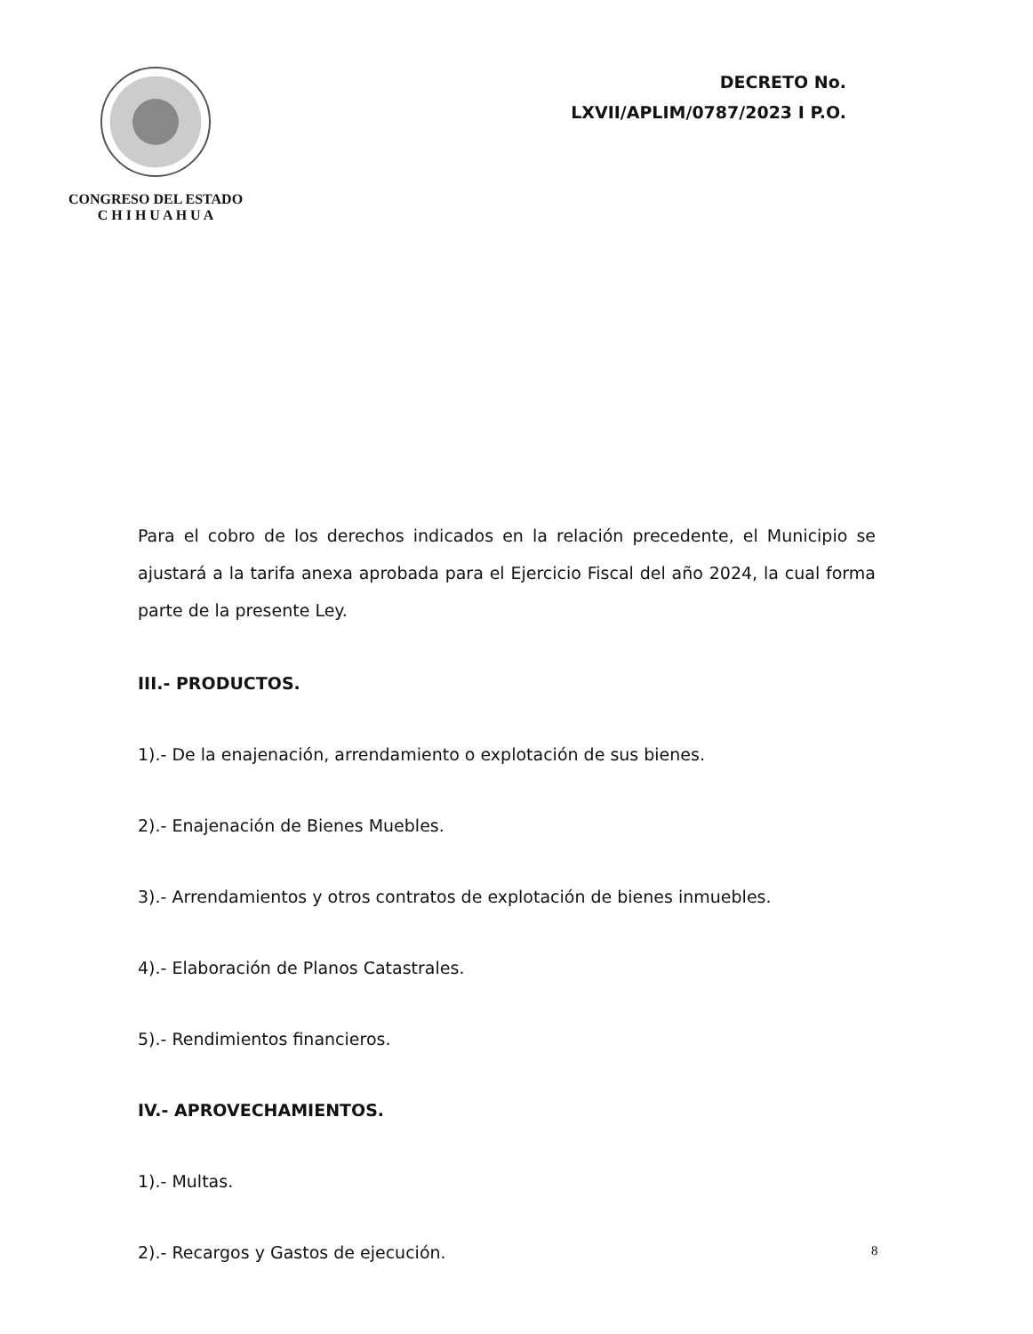CONGRESO DEL ESTADO
C H I H U A H U A
DECRETO No.
LXVII/APLIM/0787/2023 I P.O.
Para el cobro de los derechos indicados en la relación precedente, el Municipio se ajustará a la tarifa anexa aprobada para el Ejercicio Fiscal del año 2024, la cual forma parte de la presente Ley.
III.- PRODUCTOS.
1).- De la enajenación, arrendamiento o explotación de sus bienes.
2).- Enajenación de Bienes Muebles.
3).- Arrendamientos y otros contratos de explotación de bienes inmuebles.
4).- Elaboración de Planos Catastrales.
5).- Rendimientos financieros.
IV.- APROVECHAMIENTOS.
1).- Multas.
2).- Recargos y Gastos de ejecución.
8